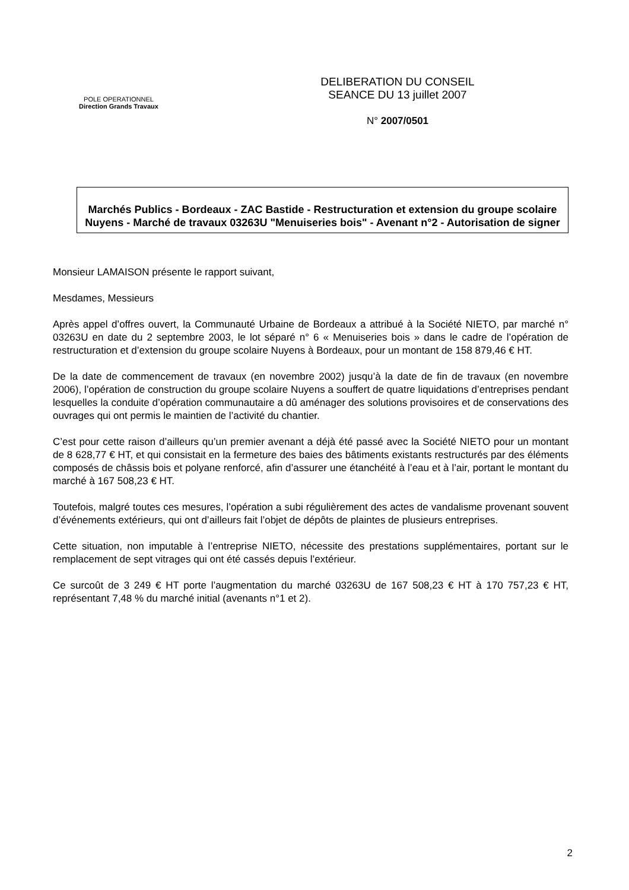POLE OPERATIONNEL
Direction Grands Travaux
DELIBERATION DU CONSEIL
SEANCE DU 13 juillet 2007
N° 2007/0501
Marchés Publics - Bordeaux - ZAC Bastide - Restructuration et extension du groupe scolaire Nuyens - Marché de travaux 03263U "Menuiseries bois" - Avenant n°2 - Autorisation de signer
Monsieur LAMAISON présente le rapport suivant,
Mesdames, Messieurs
Après appel d’offres ouvert, la Communauté Urbaine de Bordeaux a attribué à la Société NIETO, par marché n° 03263U en date du 2 septembre 2003, le lot séparé n° 6 « Menuiseries bois » dans le cadre de l’opération de restructuration et d’extension du groupe scolaire Nuyens à Bordeaux, pour un montant de 158 879,46 € HT.
De la date de commencement de travaux (en novembre 2002) jusqu’à la date de fin de travaux (en novembre 2006), l’opération de construction du groupe scolaire Nuyens a souffert de quatre liquidations d’entreprises pendant lesquelles la conduite d’opération communautaire a dû aménager des solutions provisoires et de conservations des ouvrages qui ont permis le maintien de l’activité du chantier.
C’est pour cette raison d’ailleurs qu’un premier avenant a déjà été passé avec la Société NIETO pour un montant de 8 628,77 € HT, et qui consistait en la fermeture des baies des bâtiments existants restructurés par des éléments composés de châssis bois et polyane renforcé, afin d’assurer une étanchéité à l’eau et à l’air, portant le montant du marché à 167 508,23 € HT.
Toutefois, malgré toutes ces mesures, l’opération a subi régulièrement des actes de vandalisme provenant souvent d’événements extérieurs, qui ont d’ailleurs fait l’objet de dépôts de plaintes de plusieurs entreprises.
Cette situation, non imputable à l’entreprise NIETO, nécessite des prestations supplémentaires, portant sur le remplacement de sept vitrages qui ont été cassés depuis l’extérieur.
Ce surcoût de 3 249 € HT porte l’augmentation du marché 03263U de 167 508,23 € HT à 170 757,23 € HT, représentant 7,48 % du marché initial (avenants n°1 et 2).
2